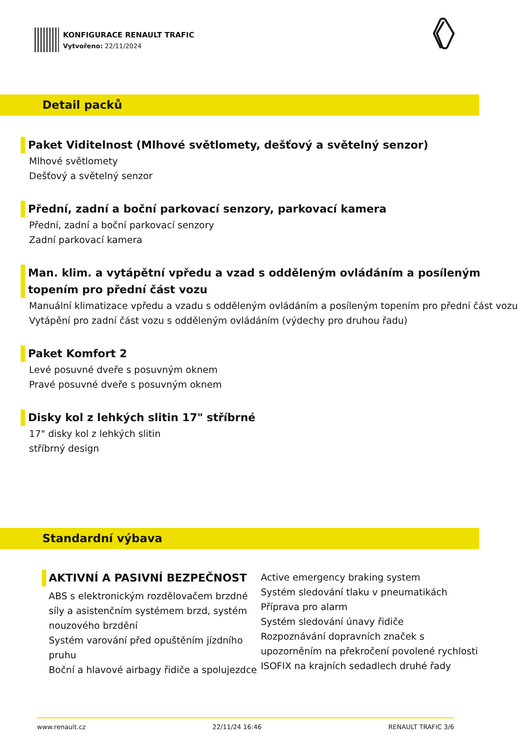KONFIGURACE RENAULT TRAFIC
Vytvořeno: 22/11/2024
Detail packů
Paket Viditelnost (Mlhové světlomety, dešťový a světelný senzor)
Mlhové světlomety
Dešťový a světelný senzor
Přední, zadní a boční parkovací senzory, parkovací kamera
Přední, zadní a boční parkovací senzory
Zadní parkovací kamera
Man. klim. a vytápětní vpředu a vzad s odděleným ovládáním a posíleným topením pro přední část vozu
Manuální klimatizace vpředu a vzadu s odděleným ovládáním a posíleným topením pro přední část vozu
Vytápění pro zadní část vozu s odděleným ovládáním (výdechy pro druhou řadu)
Paket Komfort 2
Levé posuvné dveře s posuvným oknem
Pravé posuvné dveře s posuvným oknem
Disky kol z lehkých slitin 17" stříbrné
17" disky kol z lehkých slitin
stříbrný design
Standardní výbava
AKTIVNÍ A PASIVNÍ BEZPEČNOST
ABS s elektronickým rozdělovačem brzdné síly a asistenčním systémem brzd, systém nouzového brzdění
Systém varování před opuštěním jízdního pruhu
Boční a hlavové airbagy řidiče a spolujezdce
Active emergency braking system
Systém sledování tlaku v pneumatikách
Příprava pro alarm
Systém sledování únavy řidiče
Rozpoznávání dopravních značek s upozorněním na překročení povolené rychlosti
ISOFIX na krajních sedadlech druhé řady
www.renault.cz 22/11/24 16:46 RENAULT TRAFIC 3/6